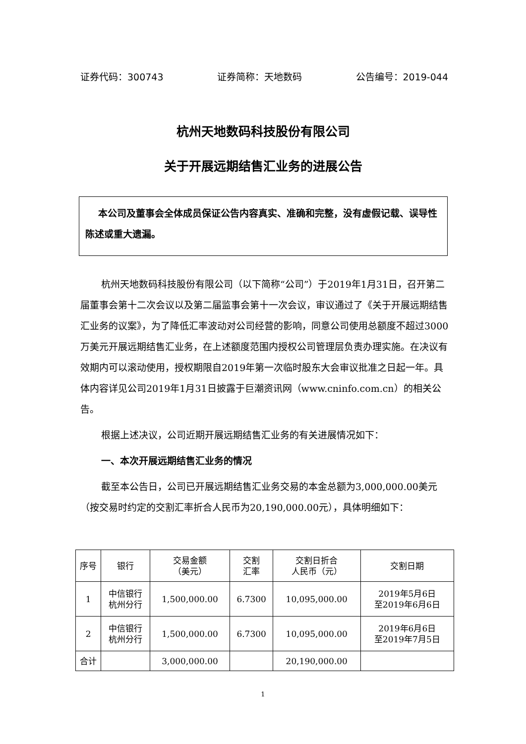证券代码：300743 证券简称：天地数码 公告编号：2019-044
杭州天地数码科技股份有限公司
关于开展远期结售汇业务的进展公告
本公司及董事会全体成员保证公告内容真实、准确和完整，没有虚假记载、误导性陈述或重大遗漏。
杭州天地数码科技股份有限公司（以下简称“公司”）于2019年1月31日，召开第二届董事会第十二次会议以及第二届监事会第十一次会议，审议通过了《关于开展远期结售汇业务的议案》，为了降低汇率波动对公司经营的影响，同意公司使用总额度不超过3000万美元开展远期结售汇业务，在上述额度范围内授权公司管理层负责办理实施。在决议有效期内可以滚动使用，授权期限自2019年第一次临时股东大会审议批准之日起一年。具体内容详见公司2019年1月31日披露于巨潮资讯网（www.cninfo.com.cn）的相关公告。
根据上述决议，公司近期开展远期结售汇业务的有关进展情况如下：
一、本次开展远期结售汇业务的情况
截至本公告日，公司已开展远期结售汇业务交易的本金总额为3,000,000.00美元（按交易时约定的交割汇率折合人民币为20,190,000.00元），具体明细如下：
| 序号 | 银行 | 交易金额 （美元） | 交割 汇率 | 交割日折合 人民币（元） | 交割日期 |
| --- | --- | --- | --- | --- | --- |
| 1 | 中信银行 杭州分行 | 1,500,000.00 | 6.7300 | 10,095,000.00 | 2019年5月6日 至2019年6月6日 |
| 2 | 中信银行 杭州分行 | 1,500,000.00 | 6.7300 | 10,095,000.00 | 2019年6月6日 至2019年7月5日 |
| 合计 | | 3,000,000.00 | | 20,190,000.00 | |
1